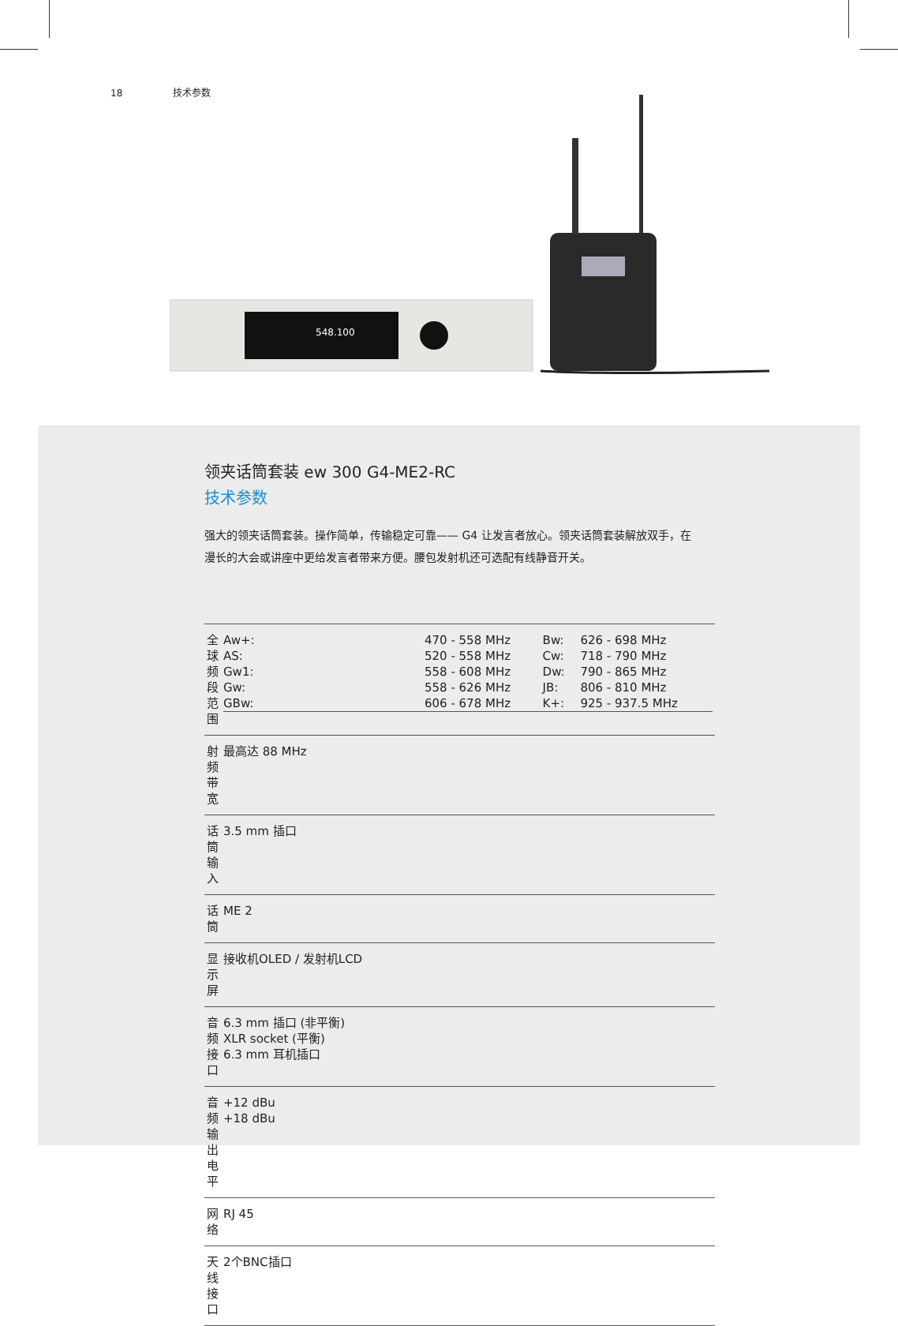18 技术参数
548.100
领夹话筒套装 ew 300 G4-ME2-RC
技术参数
强大的领夹话筒套装。操作简单，传输稳定可靠—— G4 让发言者放心。领夹话筒套装解放双手，在漫长的大会或讲座中更给发言者带来方便。腰包发射机还可选配有线静音开关。
| 全球频段范围 | / Aw+: / 470 - 558 MHz / Bw: / 626 - 698 MHz / / AS: / 520 - 558 MHz / Cw: / 718 - 790 MHz / / Gw1: / 558 - 608 MHz / Dw: / 790 - 865 MHz / / Gw: / 558 - 626 MHz / JB: / 806 - 810 MHz / / GBw: / 606 - 678 MHz / K+: / 925 - 937.5 MHz / |
| 射频带宽 | 最高达 88 MHz |
| 话筒输入 | 3.5 mm 插口 |
| 话筒 | ME 2 |
| 显示屏 | 接收机OLED / 发射机LCD |
| 音频接口 | 6.3 mm 插口 (非平衡) XLR socket (平衡) 6.3 mm 耳机插口 |
| 音频输出电平 | +12 dBu +18 dBu |
| 网络 | RJ 45 |
| 天线接口 | 2个BNC插口 |